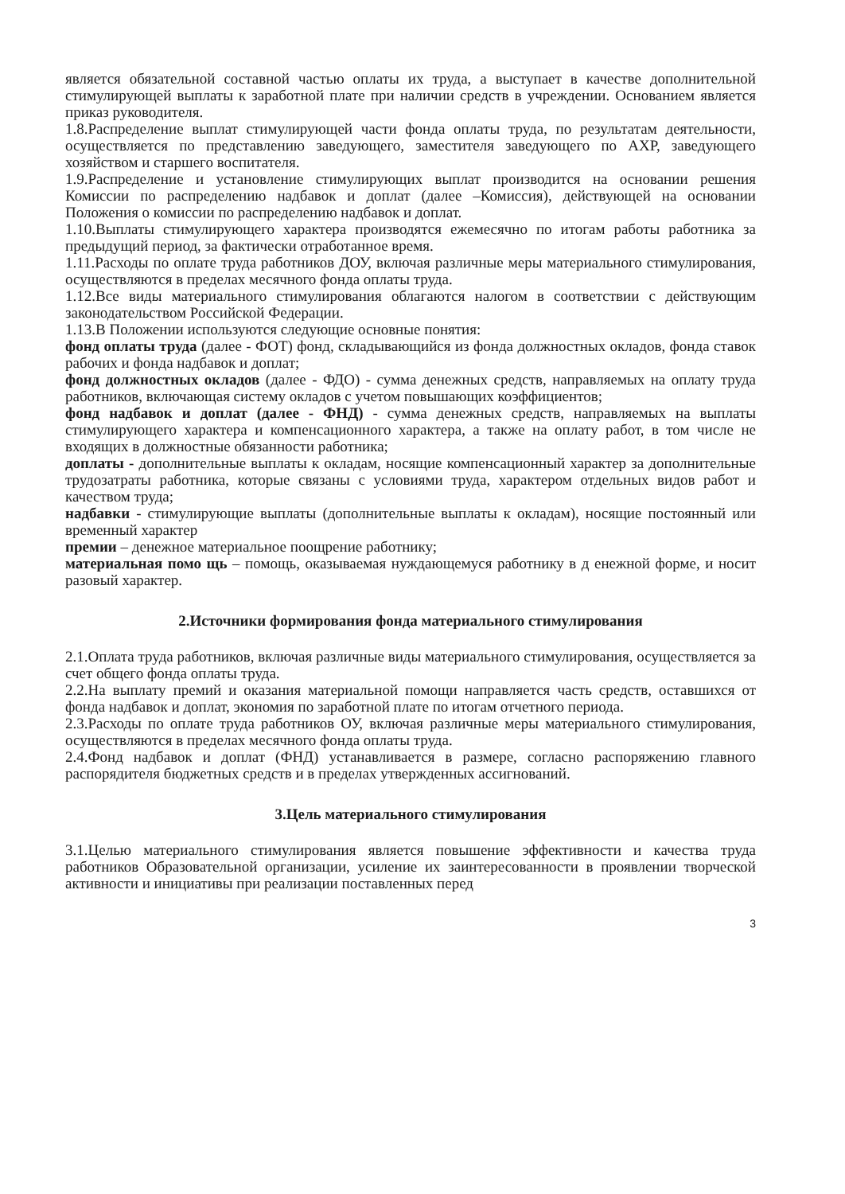является обязательной составной частью оплаты их труда, а выступает в качестве дополнительной стимулирующей выплаты к заработной плате при наличии средств в учреждении. Основанием является приказ руководителя.
1.8.Распределение выплат стимулирующей части фонда оплаты труда, по результатам деятельности, осуществляется по представлению заведующего, заместителя заведующего по АХР, заведующего хозяйством и старшего воспитателя.
1.9.Распределение и установление стимулирующих выплат производится на основании решения Комиссии по распределению надбавок и доплат (далее –Комиссия), действующей на основании Положения о комиссии по распределению надбавок и доплат.
1.10.Выплаты стимулирующего характера производятся ежемесячно по итогам работы работника за предыдущий период, за фактически отработанное время.
1.11.Расходы по оплате труда работников ДОУ, включая различные меры материального стимулирования, осуществляются в пределах месячного фонда оплаты труда.
1.12.Все виды материального стимулирования облагаются налогом в соответствии с действующим законодательством Российской Федерации.
1.13.В Положении используются следующие основные понятия:
фонд оплаты труда (далее - ФОТ) фонд, складывающийся из фонда должностных окладов, фонда ставок рабочих и фонда надбавок и доплат;
фонд должностных окладов (далее - ФДО) - сумма денежных средств, направляемых на оплату труда работников, включающая систему окладов с учетом повышающих коэффициентов;
фонд надбавок и доплат (далее - ФНД) - сумма денежных средств, направляемых на выплаты стимулирующего характера и компенсационного характера, а также на оплату работ, в том числе не входящих в должностные обязанности работника;
доплаты - дополнительные выплаты к окладам, носящие компенсационный характер за дополнительные трудозатраты работника, которые связаны с условиями труда, характером отдельных видов работ и качеством труда;
надбавки - стимулирующие выплаты (дополнительные выплаты к окладам), носящие постоянный или временный характер
премии – денежное материальное поощрение работнику;
материальная помо щь – помощь, оказываемая нуждающемуся работнику в д енежной форме, и носит разовый характер.
2.Источники формирования фонда материального стимулирования
2.1.Оплата труда работников, включая различные виды материального стимулирования, осуществляется за счет общего фонда оплаты труда.
2.2.На выплату премий и оказания материальной помощи направляется часть средств, оставшихся от фонда надбавок и доплат, экономия по заработной плате по итогам отчетного периода.
2.3.Расходы по оплате труда работников ОУ, включая различные меры материального стимулирования, осуществляются в пределах месячного фонда оплаты труда.
2.4.Фонд надбавок и доплат (ФНД) устанавливается в размере, согласно распоряжению главного распорядителя бюджетных средств и в пределах утвержденных ассигнований.
3.Цель материального стимулирования
3.1.Целью материального стимулирования является повышение эффективности и качества труда работников Образовательной организации, усиление их заинтересованности в проявлении творческой активности и инициативы при реализации поставленных перед
3